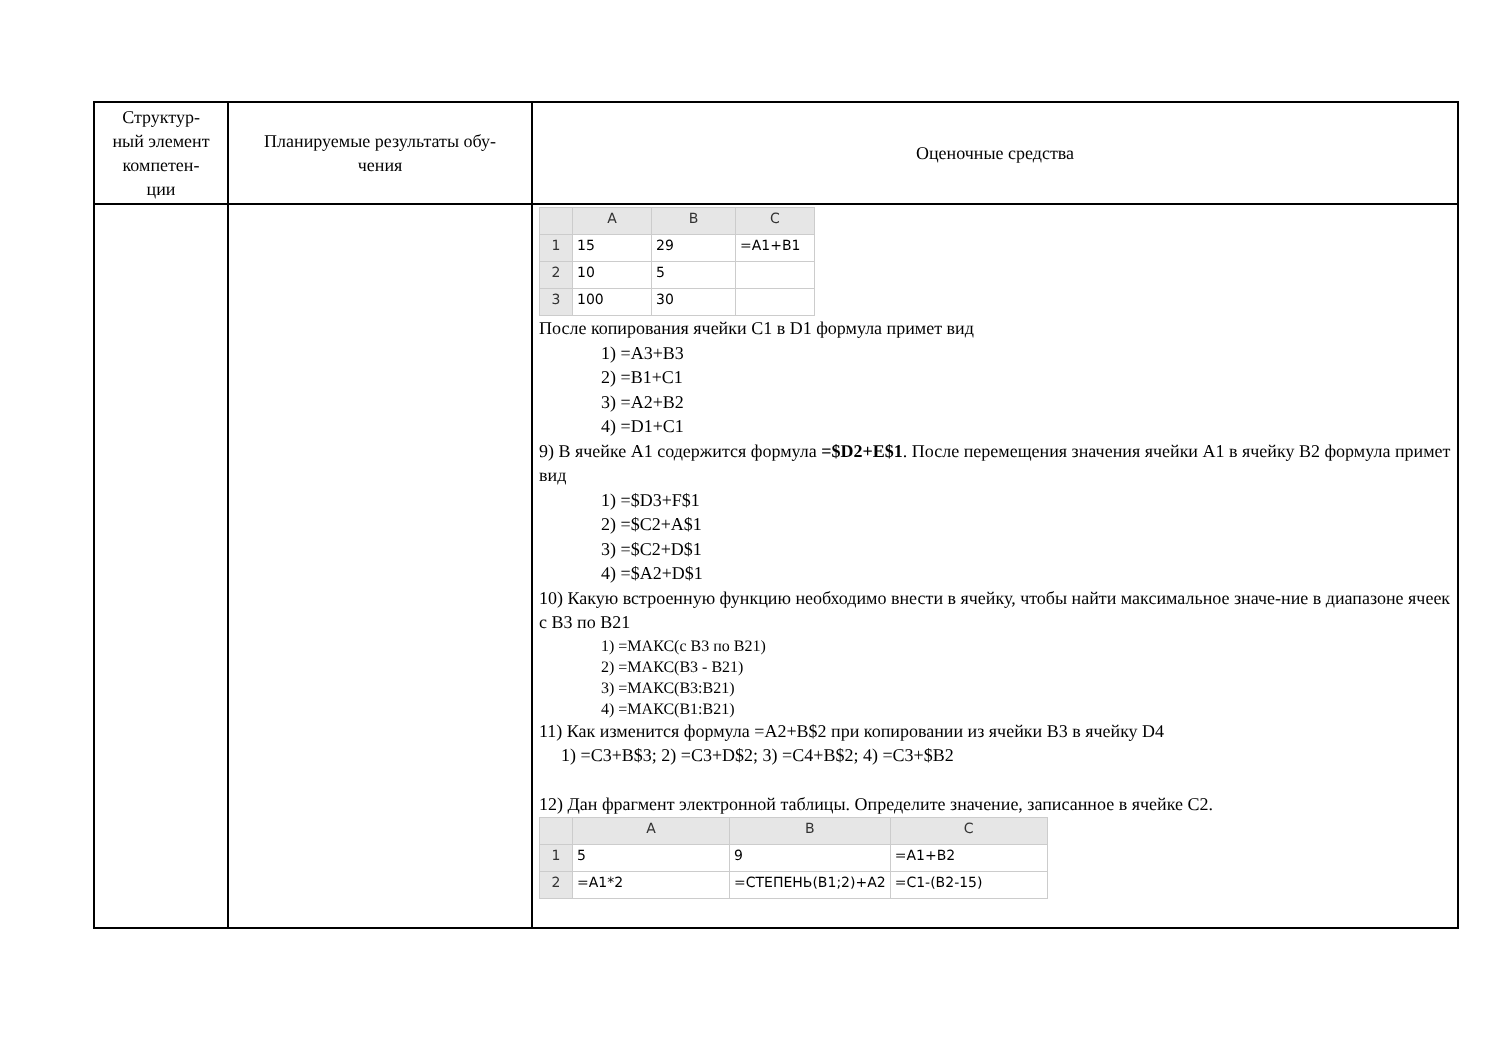| Структур- ный элемент компетен- ции | Планируемые результаты обу- чения | Оценочные средства |
| --- | --- | --- |
| | | / / A / B / C / / 1 / 15 / 29 / =A1+B1 / / 2 / 10 / 5 / / / 3 / 100 / 30 / / После копирования ячейки С1 в D1 формула примет вид 1) =A3+B3 2) =B1+C1 3) =A2+B2 4) =D1+C1 9) В ячейке A1 содержится формула =$D2+E$1 . После перемещения значения ячейки A1 в ячейку B2 формула примет вид 1) =$D3+F$1 2) =$C2+A$1 3) =$C2+D$1 4) =$A2+D$1 10) Какую встроенную функцию необходимо внести в ячейку, чтобы найти максимальное значе-ние в диапазоне ячеек с В3 по В21 1) =МАКС(с В3 по В21) 2) =МАКС(В3 - В21) 3) =МАКС(В3:В21) 4) =МАКС(В1:В21) 11) Как изменится формула =A2+B$2 при копировании из ячейки B3 в ячейку D4 1) =C3+B$3; 2) =C3+D$2; 3) =C4+B$2; 4) =C3+$B2 12) Дан фрагмент электронной таблицы. Определите значение, записанное в ячейке С2. / / A / B / C / / 1 / 5 / 9 / =A1+B2 / / 2 / =A1*2 / =СТЕПЕНЬ(B1;2)+A2 / =C1-(B2-15) / |